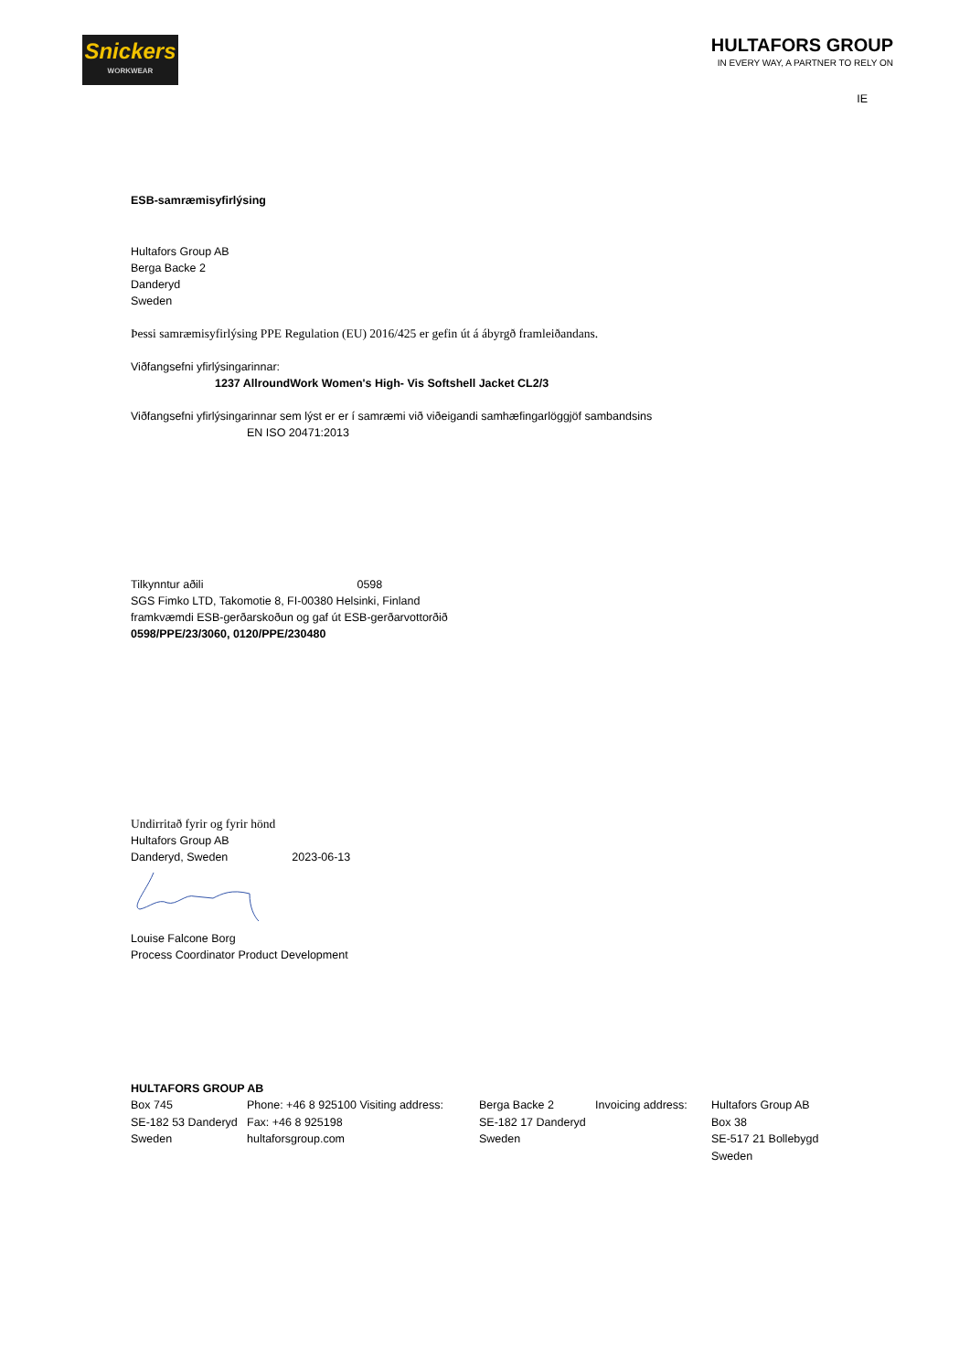Snickers
WORKWEAR
HULTAFORS GROUP
IN EVERY WAY, A PARTNER TO RELY ON
IE
ESB-samræmisyfirlýsing
Hultafors Group AB
Berga Backe 2
Danderyd
Sweden
Þessi samræmisyfirlýsing PPE Regulation (EU) 2016/425 er gefin út á ábyrgð framleiðandans.
Viðfangsefni yfirlýsingarinnar:
1237 AllroundWork Women's High- Vis Softshell Jacket CL2/3
Viðfangsefni yfirlýsingarinnar sem lýst er er í samræmi við viðeigandi samhæfingarlöggjöf sambandsins
EN ISO 20471:2013
Tilkynntur aðili 0598
SGS Fimko LTD, Takomotie 8, FI-00380 Helsinki, Finland
framkvæmdi ESB-gerðarskoðun og gaf út ESB-gerðarvottorðið
0598/PPE/23/3060, 0120/PPE/230480
Undirritað fyrir og fyrir hönd
Hultafors Group AB
Danderyd, Sweden 2023-06-13
Louise Falcone Borg
Process Coordinator Product Development
HULTAFORS GROUP AB
Box 745
SE-182 53 Danderyd
Sweden
Phone: +46 8 925100 Visiting address:
Fax: +46 8 925198
hultaforsgroup.com
Berga Backe 2
SE-182 17 Danderyd
Sweden
Invoicing address:
Hultafors Group AB
Box 38
SE-517 21 Bollebygd
Sweden